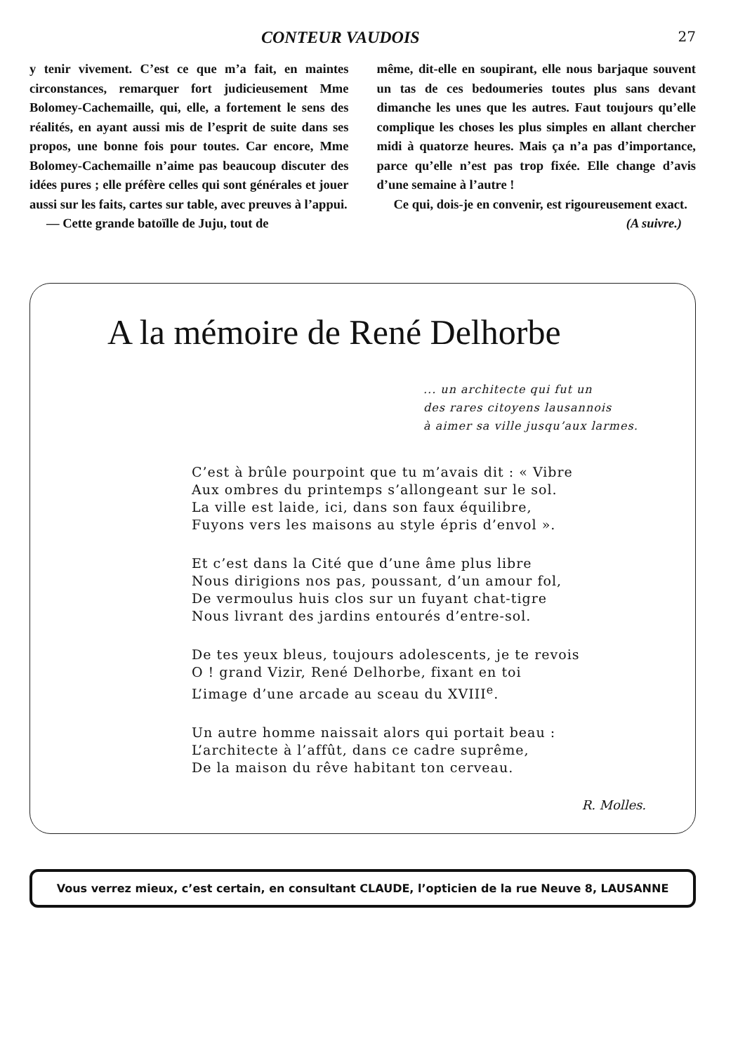CONTEUR VAUDOIS 27
y tenir vivement. C’est ce que m’a fait, en maintes circonstances, remarquer fort judicieusement Mme Bolomey-Cachemaille, qui, elle, a fortement le sens des réalités, en ayant aussi mis de l’esprit de suite dans ses propos, une bonne fois pour toutes. Car encore, Mme Bolomey-Cachemaille n’aime pas beaucoup discuter des idées pures ; elle préfère celles qui sont générales et jouer aussi sur les faits, cartes sur table, avec preuves à l’appui.
— Cette grande batoïlle de Juju, tout de
même, dit-elle en soupirant, elle nous barjaque souvent un tas de ces bedoumeries toutes plus sans devant dimanche les unes que les autres. Faut toujours qu’elle complique les choses les plus simples en allant chercher midi à quatorze heures. Mais ça n’a pas d’importance, parce qu’elle n’est pas trop fixée. Elle change d’avis d’une semaine à l’autre !
Ce qui, dois-je en convenir, est rigoureusement exact.
(A suivre.)
A la mémoire de René Delhorbe
... un architecte qui fut un
des rares citoyens lausannois
à aimer sa ville jusqu’aux larmes.
C’est à brûle pourpoint que tu m’avais dit : « Vibre
Aux ombres du printemps s’allongeant sur le sol.
La ville est laide, ici, dans son faux équilibre,
Fuyons vers les maisons au style épris d’envol ».
Et c’est dans la Cité que d’une âme plus libre
Nous dirigions nos pas, poussant, d’un amour fol,
De vermoulus huis clos sur un fuyant chat-tigre
Nous livrant des jardins entourés d’entre-sol.
De tes yeux bleus, toujours adolescents, je te revois
O ! grand Vizir, René Delhorbe, fixant en toi
L’image d’une arcade au sceau du XVIII<sup>e</sup>.
Un autre homme naissait alors qui portait beau :
L’architecte à l’affût, dans ce cadre suprême,
De la maison du rêve habitant ton cerveau.
R. Molles.
Vous verrez mieux, c’est certain, en consultant CLAUDE, l’opticien de la rue Neuve 8, LAUSANNE